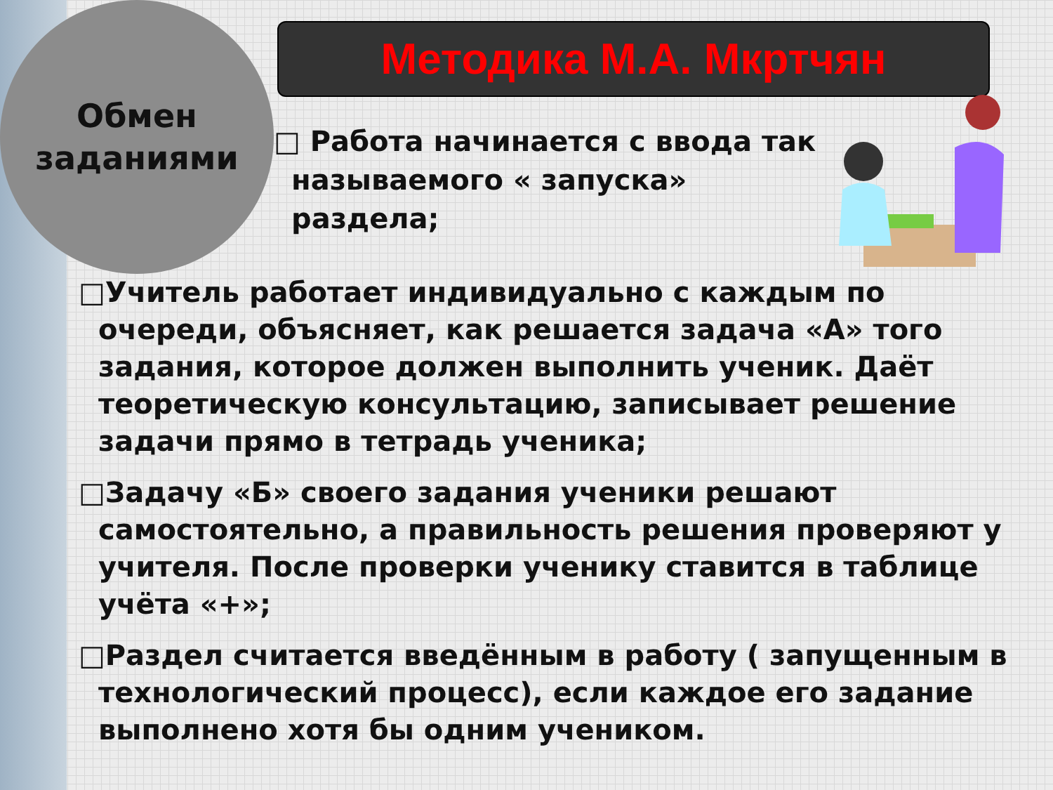Обмен
заданиями
Методика М.А. Мкртчян
□ Работа начинается с ввода так называемого « запуска» раздела;
□Учитель работает индивидуально с каждым по очереди, объясняет, как решается задача «А» того задания, которое должен выполнить ученик. Даёт теоретическую консультацию, записывает решение задачи прямо в тетрадь ученика;
□Задачу «Б» своего задания ученики решают самостоятельно, а правильность решения проверяют у учителя. После проверки ученику ставится в таблице учёта «+»;
□Раздел считается введённым в работу ( запущенным в технологический процесс), если каждое его задание выполнено хотя бы одним учеником.